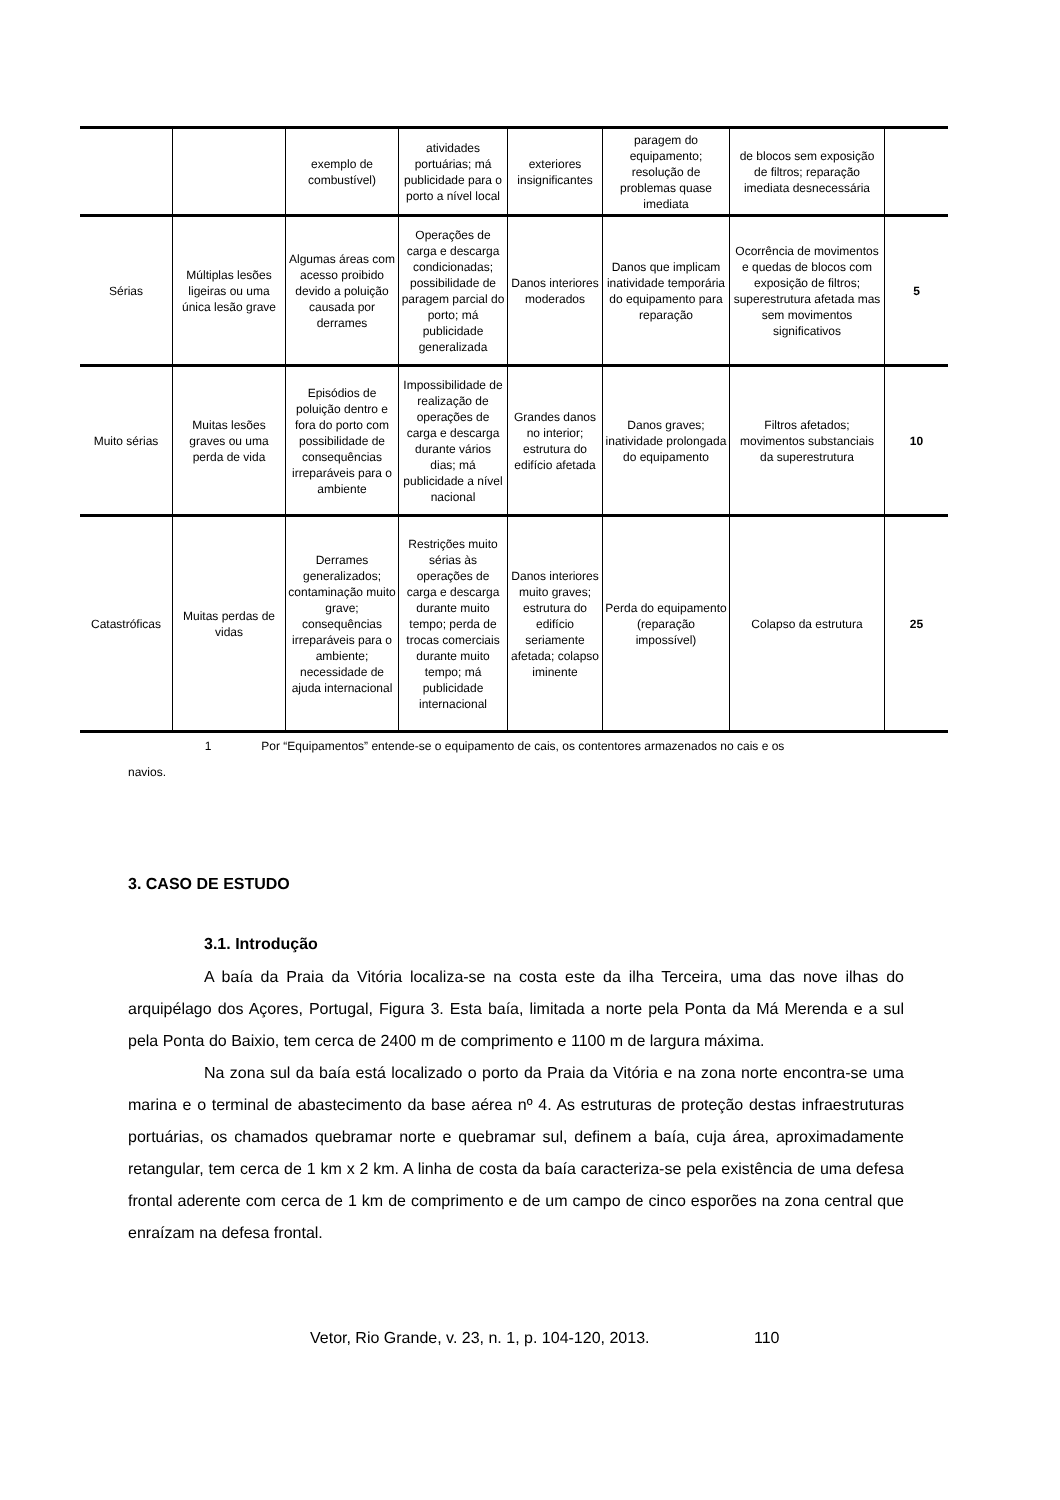| | | exemplo de combustível) | atividades portuárias; má publicidade para o porto a nível local | exteriores insignificantes | paragem do equipamento; resolução de problemas quase imediata | de blocos sem exposição de filtros; reparação imediata desnecessária | |
| Sérias | Múltiplas lesões ligeiras ou uma única lesão grave | Algumas áreas com acesso proibido devido a poluição causada por derrames | Operações de carga e descarga condicionadas; possibilidade de paragem parcial do porto; má publicidade generalizada | Danos interiores moderados | Danos que implicam inatividade temporária do equipamento para reparação | Ocorrência de movimentos e quedas de blocos com exposição de filtros; superestrutura afetada mas sem movimentos significativos | 5 |
| Muito sérias | Muitas lesões graves ou uma perda de vida | Episódios de poluição dentro e fora do porto com possibilidade de consequências irreparáveis para o ambiente | Impossibilidade de realização de operações de carga e descarga durante vários dias; má publicidade a nível nacional | Grandes danos no interior; estrutura do edifício afetada | Danos graves; inatividade prolongada do equipamento | Filtros afetados; movimentos substanciais da superestrutura | 10 |
| Catastróficas | Muitas perdas de vidas | Derrames generalizados; contaminação muito grave; consequências irreparáveis para o ambiente; necessidade de ajuda internacional | Restrições muito sérias às operações de carga e descarga durante muito tempo; perda de trocas comerciais durante muito tempo; má publicidade internacional | Danos interiores muito graves; estrutura do edifício seriamente afetada; colapso iminente | Perda do equipamento (reparação impossível) | Colapso da estrutura | 25 |
1 Por “Equipamentos” entende-se o equipamento de cais, os contentores armazenados no cais e os
navios.
3. CASO DE ESTUDO
3.1. Introdução
A baía da Praia da Vitória localiza-se na costa este da ilha Terceira, uma das nove ilhas do arquipélago dos Açores, Portugal, Figura 3. Esta baía, limitada a norte pela Ponta da Má Merenda e a sul pela Ponta do Baixio, tem cerca de 2400 m de comprimento e 1100 m de largura máxima.
Na zona sul da baía está localizado o porto da Praia da Vitória e na zona norte encontra-se uma marina e o terminal de abastecimento da base aérea nº 4. As estruturas de proteção destas infraestruturas portuárias, os chamados quebramar norte e quebramar sul, definem a baía, cuja área, aproximadamente retangular, tem cerca de 1 km x 2 km. A linha de costa da baía caracteriza-se pela existência de uma defesa frontal aderente com cerca de 1 km de comprimento e de um campo de cinco esporões na zona central que enraízam na defesa frontal.
Vetor, Rio Grande, v. 23, n. 1, p. 104-120, 2013. 110